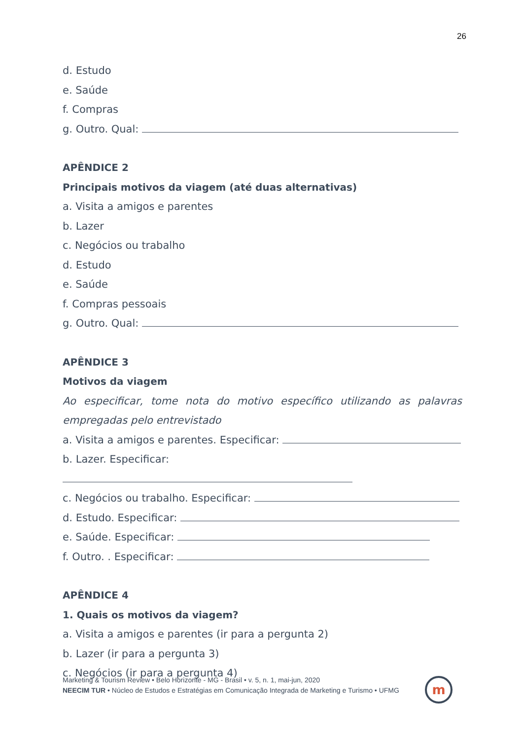26
d. Estudo
e. Saúde
f. Compras
g. Outro. Qual:
APÊNDICE 2
Principais motivos da viagem (até duas alternativas)
a. Visita a amigos e parentes
b. Lazer
c. Negócios ou trabalho
d. Estudo
e. Saúde
f. Compras pessoais
g. Outro. Qual:
APÊNDICE 3
Motivos da viagem
Ao especificar, tome nota do motivo específico utilizando as palavras empregadas pelo entrevistado
a. Visita a amigos e parentes. Especificar:
b. Lazer. Especificar:
c. Negócios ou trabalho. Especificar:
d. Estudo. Especificar:
e. Saúde. Especificar:
f. Outro. . Especificar:
APÊNDICE 4
1. Quais os motivos da viagem?
a. Visita a amigos e parentes (ir para a pergunta 2)
b. Lazer (ir para a pergunta 3)
c. Negócios (ir para a pergunta 4)
Marketing & Tourism Review • Belo Horizonte - MG - Brasil • v. 5, n. 1, mai-jun, 2020
NEECIM TUR • Núcleo de Estudos e Estratégias em Comunicação Integrada de Marketing e Turismo • UFMG
m